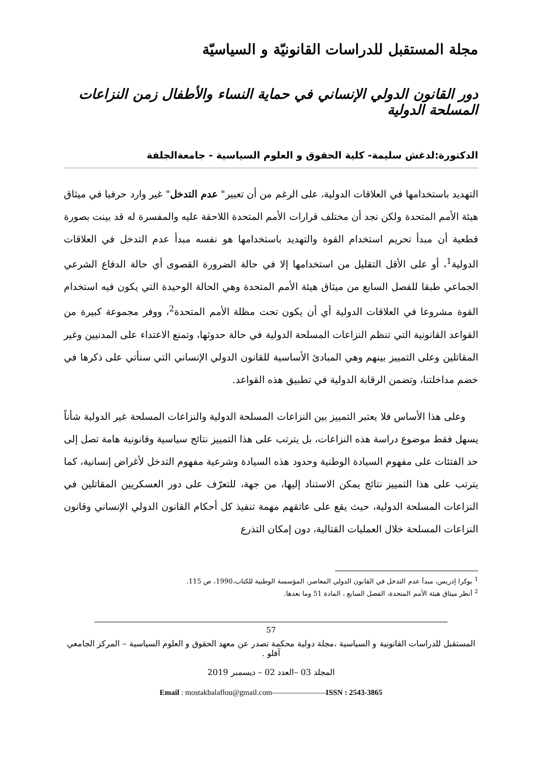مجلة المستقبل للدراسات القانونيّة و السياسيّة
دور القانون الدولي الإنساني في حماية النساء والأطفال زمن النزاعات المسلحة الدولية
الدكتورة:لدغش سليمة- كلية الحقوق و العلوم السياسية - جامعةالجلفة
التهديد باستخدامها في العلاقات الدولية، على الرغم من أن تعبير" عدم التدخل" غير وارد حرفيا في ميثاق هيئة الأمم المتحدة ولكن نجد أن مختلف قرارات الأمم المتحدة اللاحقة عليه والمفسرة له قد بينت بصورة قطعية أن مبدأ تحريم استخدام القوة والتهديد باستخدامها هو نفسه مبدأ عدم التدخل في العلاقات الدولية<sup>1</sup>، أو على الأقل التقليل من استخدامها إلا في حالة الضرورة القصوى أي حالة الدفاع الشرعي الجماعي طبقا للفصل السابع من ميثاق هيئة الأمم المتحدة وهي الحالة الوحيدة التي يكون فيه استخدام القوة مشروعا في العلاقات الدولية أي أن يكون تحت مظلة الأمم المتحدة<sup>2</sup>، ووفر مجموعة كبيرة من القواعد القانونية التي تنظم النزاعات المسلحة الدولية في حالة حدوثها، وتمنع الاعتداء على المدنيين وغير المقاتلين وعلى التمييز بينهم وهي المبادئ الأساسية للقانون الدولي الإنساني التي سنأتي على ذكرها في خضم مداخلتنا، وتضمن الرقابة الدولية في تطبيق هذه القواعد.
وعلى هذا الأساس فلا يعتبر التمييز بين النزاعات المسلحة الدولية والنزاعات المسلحة غير الدولية شأناً يسهل فقط موضوع دراسة هذه النزاعات، بل يترتب على هذا التمييز نتائج سياسية وقانونية هامة تصل إلى حد الفتئات على مفهوم السيادة الوطنية وحدود هذه السيادة وشرعية مفهوم التدخل لأغراض إنسانية، كما يترتب على هذا التمييز نتائج يمكن الاستناد إليها، من جهة، للتعرّف على دور العسكريين المقاتلين في النزاعات المسلحة الدولية، حيث يقع على عاتقهم مهمة تنفيذ كل أحكام القانون الدولي الإنساني وقانون النزاعات المسلحة خلال العمليات القتالية، دون إمكان التذرع
<sup>1</sup> بوكرا إدريس، مبدأ عدم التدخل في القانون الدولي المعاصر، المؤسسة الوطنية للكتاب،1990، ص 115.
<sup>2</sup> أنظر ميثاق هيئة الأمم المتحدة، الفصل السابع ، المادة 51 وما بعدها.
57
المستقبل للدراسات القانونية و السياسية ،مجلة دولية محكمة تصدر عن معهد الحقوق و العلوم السياسية – المركز الجامعي آفلو .
المجلد 03 –العدد 02 – ديسمبر 2019
Email : mostakbalaflou@gmail.com———————ISSN : 2543-3865